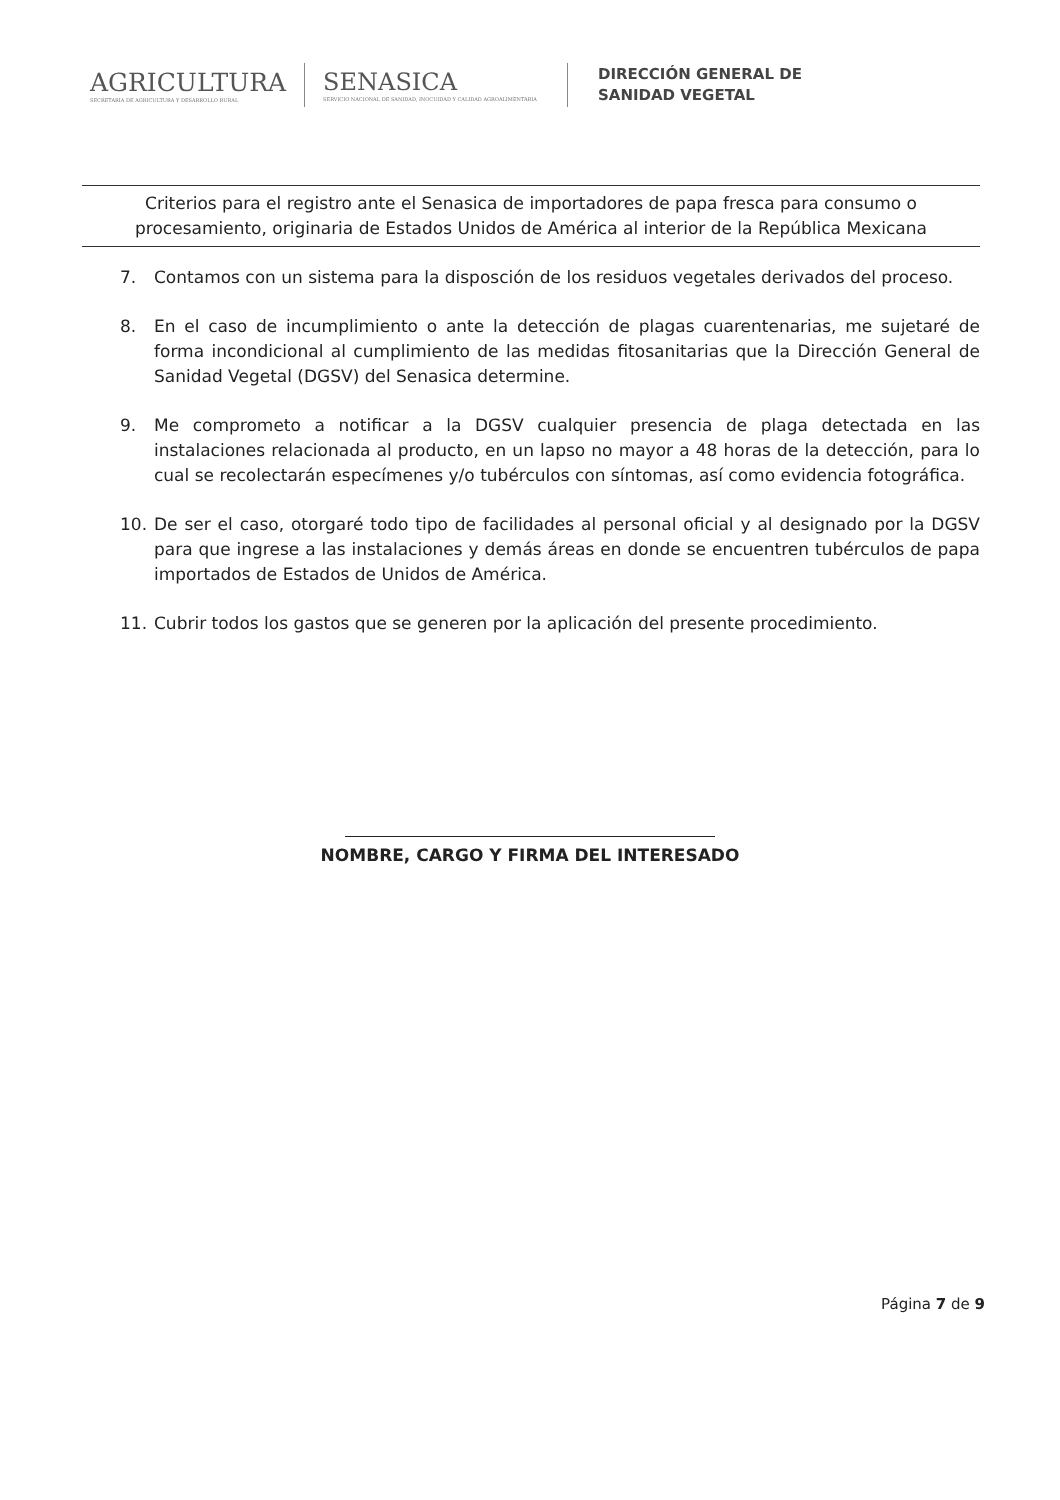AGRICULTURA
SECRETARÍA DE AGRICULTURA Y DESARROLLO RURAL
SENASICA
SERVICIO NACIONAL DE SANIDAD, INOCUIDAD Y CALIDAD AGROALIMENTARIA
DIRECCIÓN GENERAL DE
SANIDAD VEGETAL
Criterios para el registro ante el Senasica de importadores de papa fresca para consumo o procesamiento, originaria de Estados Unidos de América al interior de la República Mexicana
7. Contamos con un sistema para la disposción de los residuos vegetales derivados del proceso.
8. En el caso de incumplimiento o ante la detección de plagas cuarentenarias, me sujetaré de forma incondicional al cumplimiento de las medidas fitosanitarias que la Dirección General de Sanidad Vegetal (DGSV) del Senasica determine.
9. Me comprometo a notificar a la DGSV cualquier presencia de plaga detectada en las instalaciones relacionada al producto, en un lapso no mayor a 48 horas de la detección, para lo cual se recolectarán especímenes y/o tubérculos con síntomas, así como evidencia fotográfica.
10. De ser el caso, otorgaré todo tipo de facilidades al personal oficial y al designado por la DGSV para que ingrese a las instalaciones y demás áreas en donde se encuentren tubérculos de papa importados de Estados de Unidos de América.
11. Cubrir todos los gastos que se generen por la aplicación del presente procedimiento.
NOMBRE, CARGO Y FIRMA DEL INTERESADO
Página 7 de 9